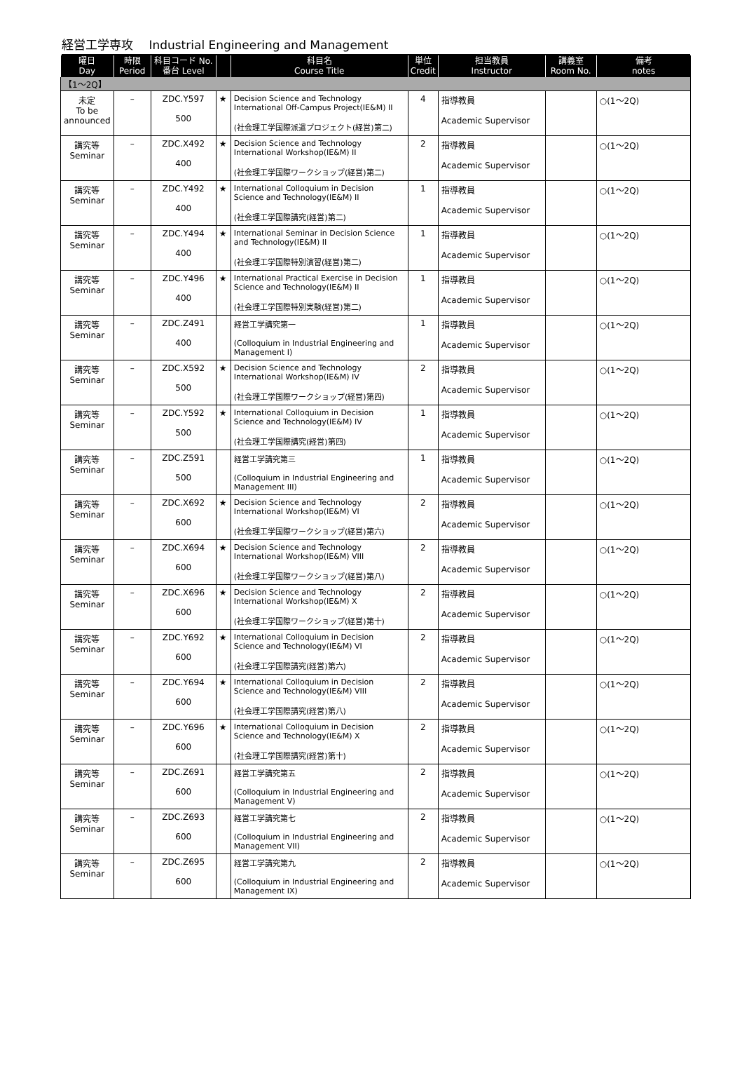経営工学専攻　 Industrial Engineering and Management
| 曜日 Day | 時限 Period | 科目コード No. 番台 Level | | 科目名 Course Title | 単位 Credit | 担当教員 Instructor | 講義室 Room No. | 備考 notes |
| --- | --- | --- | --- | --- | --- | --- | --- | --- |
| 【1～2Q】 | | | | | | | | |
| 未定 To be announced | – | ZDC.Y597 500 | ★ | Decision Science and Technology International Off-Campus Project(IE&M) II (社会理工学国際派遣プロジェクト(経営)第二) | 4 | 指導教員 Academic Supervisor | | ○(1～2Q) |
| 講究等 Seminar | – | ZDC.X492 400 | ★ | Decision Science and Technology International Workshop(IE&M) II (社会理工学国際ワークショップ(経営)第二) | 2 | 指導教員 Academic Supervisor | | ○(1～2Q) |
| 講究等 Seminar | – | ZDC.Y492 400 | ★ | International Colloquium in Decision Science and Technology(IE&M) II (社会理工学国際講究(経営)第二) | 1 | 指導教員 Academic Supervisor | | ○(1～2Q) |
| 講究等 Seminar | – | ZDC.Y494 400 | ★ | International Seminar in Decision Science and Technology(IE&M) II (社会理工学国際特別演習(経営)第二) | 1 | 指導教員 Academic Supervisor | | ○(1～2Q) |
| 講究等 Seminar | – | ZDC.Y496 400 | ★ | International Practical Exercise in Decision Science and Technology(IE&M) II (社会理工学国際特別実験(経営)第二) | 1 | 指導教員 Academic Supervisor | | ○(1～2Q) |
| 講究等 Seminar | – | ZDC.Z491 400 | | 経営工学講究第一 (Colloquium in Industrial Engineering and Management I) | 1 | 指導教員 Academic Supervisor | | ○(1～2Q) |
| 講究等 Seminar | – | ZDC.X592 500 | ★ | Decision Science and Technology International Workshop(IE&M) IV (社会理工学国際ワークショップ(経営)第四) | 2 | 指導教員 Academic Supervisor | | ○(1～2Q) |
| 講究等 Seminar | – | ZDC.Y592 500 | ★ | International Colloquium in Decision Science and Technology(IE&M) IV (社会理工学国際講究(経営)第四) | 1 | 指導教員 Academic Supervisor | | ○(1～2Q) |
| 講究等 Seminar | – | ZDC.Z591 500 | | 経営工学講究第三 (Colloquium in Industrial Engineering and Management III) | 1 | 指導教員 Academic Supervisor | | ○(1～2Q) |
| 講究等 Seminar | – | ZDC.X692 600 | ★ | Decision Science and Technology International Workshop(IE&M) VI (社会理工学国際ワークショップ(経営)第六) | 2 | 指導教員 Academic Supervisor | | ○(1～2Q) |
| 講究等 Seminar | – | ZDC.X694 600 | ★ | Decision Science and Technology International Workshop(IE&M) VIII (社会理工学国際ワークショップ(経営)第八) | 2 | 指導教員 Academic Supervisor | | ○(1～2Q) |
| 講究等 Seminar | – | ZDC.X696 600 | ★ | Decision Science and Technology International Workshop(IE&M) X (社会理工学国際ワークショップ(経営)第十) | 2 | 指導教員 Academic Supervisor | | ○(1～2Q) |
| 講究等 Seminar | – | ZDC.Y692 600 | ★ | International Colloquium in Decision Science and Technology(IE&M) VI (社会理工学国際講究(経営)第六) | 2 | 指導教員 Academic Supervisor | | ○(1～2Q) |
| 講究等 Seminar | – | ZDC.Y694 600 | ★ | International Colloquium in Decision Science and Technology(IE&M) VIII (社会理工学国際講究(経営)第八) | 2 | 指導教員 Academic Supervisor | | ○(1～2Q) |
| 講究等 Seminar | – | ZDC.Y696 600 | ★ | International Colloquium in Decision Science and Technology(IE&M) X (社会理工学国際講究(経営)第十) | 2 | 指導教員 Academic Supervisor | | ○(1～2Q) |
| 講究等 Seminar | – | ZDC.Z691 600 | | 経営工学講究第五 (Colloquium in Industrial Engineering and Management V) | 2 | 指導教員 Academic Supervisor | | ○(1～2Q) |
| 講究等 Seminar | – | ZDC.Z693 600 | | 経営工学講究第七 (Colloquium in Industrial Engineering and Management VII) | 2 | 指導教員 Academic Supervisor | | ○(1～2Q) |
| 講究等 Seminar | – | ZDC.Z695 600 | | 経営工学講究第九 (Colloquium in Industrial Engineering and Management IX) | 2 | 指導教員 Academic Supervisor | | ○(1～2Q) |